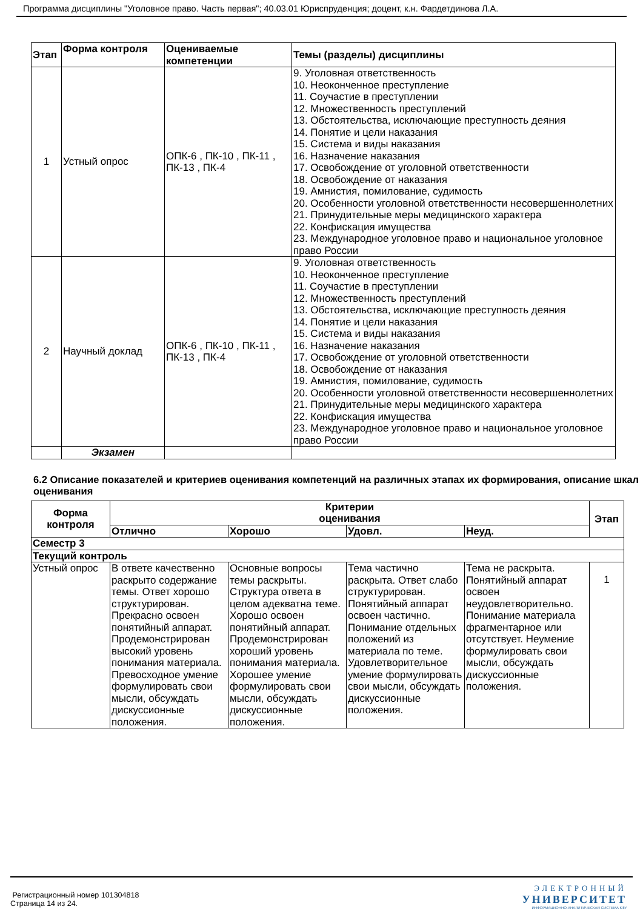Программа дисциплины "Уголовное право. Часть первая"; 40.03.01 Юриспруденция; доцент, к.н. Фардетдинова Л.А.
| Этап | Форма контроля | Оцениваемые компетенции | Темы (разделы) дисциплины |
| --- | --- | --- | --- |
| 1 | Устный опрос | ОПК-6 , ПК-10 , ПК-11 , ПК-13 , ПК-4 | 9. Уголовная ответственность 10. Неоконченное преступление 11. Соучастие в преступлении 12. Множественность преступлений 13. Обстоятельства, исключающие преступность деяния 14. Понятие и цели наказания 15. Система и виды наказания 16. Назначение наказания 17. Освобождение от уголовной ответственности 18. Освобождение от наказания 19. Амнистия, помилование, судимость 20. Особенности уголовной ответственности несовершеннолетних 21. Принудительные меры медицинского характера 22. Конфискация имущества 23. Международное уголовное право и национальное уголовное право России |
| 2 | Научный доклад | ОПК-6 , ПК-10 , ПК-11 , ПК-13 , ПК-4 | 9. Уголовная ответственность 10. Неоконченное преступление 11. Соучастие в преступлении 12. Множественность преступлений 13. Обстоятельства, исключающие преступность деяния 14. Понятие и цели наказания 15. Система и виды наказания 16. Назначение наказания 17. Освобождение от уголовной ответственности 18. Освобождение от наказания 19. Амнистия, помилование, судимость 20. Особенности уголовной ответственности несовершеннолетних 21. Принудительные меры медицинского характера 22. Конфискация имущества 23. Международное уголовное право и национальное уголовное право России |
| | Экзамен | | |
6.2 Описание показателей и критериев оценивания компетенций на различных этапах их формирования, описание шкал оценивания
| Форма контроля | Критерии оценивания | | | | Этап |
| --- | --- | --- | --- | --- | --- |
| | Отлично | Хорошо | Удовл. | Неуд. | |
| Семестр 3 | | | | | |
| Текущий контроль | | | | | |
| Устный опрос | В ответе качественно раскрыто содержание темы. Ответ хорошо структурирован. Прекрасно освоен понятийный аппарат. Продемонстрирован высокий уровень понимания материала. Превосходное умение формулировать свои мысли, обсуждать дискуссионные положения. | Основные вопросы темы раскрыты. Структура ответа в целом адекватна теме. Хорошо освоен понятийный аппарат. Продемонстрирован хороший уровень понимания материала. Хорошее умение формулировать свои мысли, обсуждать дискуссионные положения. | Тема частично раскрыта. Ответ слабо структурирован. Понятийный аппарат освоен частично. Понимание отдельных положений из материала по теме. Удовлетворительное умение формулировать свои мысли, обсуждать дискуссионные положения. | Тема не раскрыта. Понятийный аппарат освоен неудовлетворительно. Понимание материала фрагментарное или отсутствует. Неумение формулировать свои мысли, обсуждать дискуссионные положения. | 1 |
Регистрационный номер 101304818
Страница 14 из 24.
ЭЛЕКТРОННЫЙ
УНИВЕРСИТЕТ
ИНФОРМАЦИОННО-АНАЛИТИЧЕСКАЯ СИСТЕМА КФУ